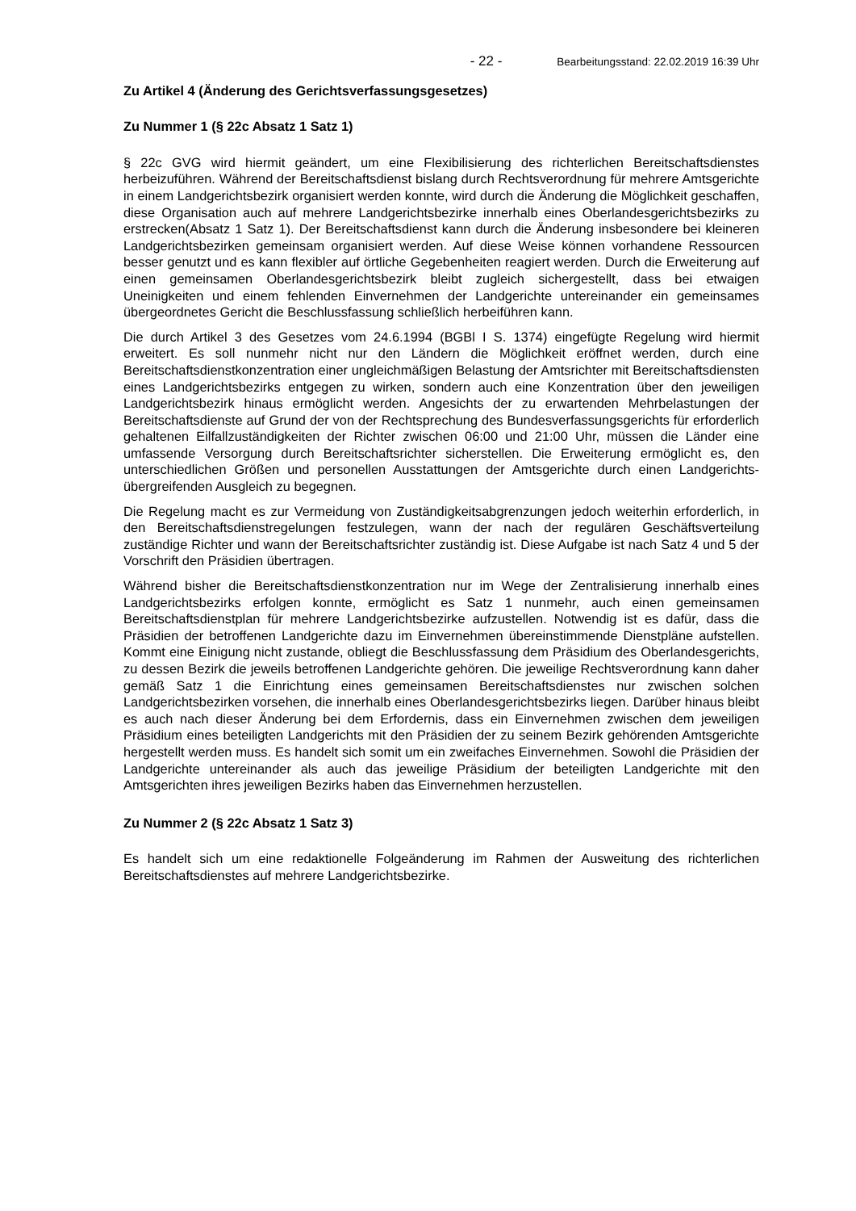- 22 - Bearbeitungsstand: 22.02.2019 16:39 Uhr
Zu Artikel 4 (Änderung des Gerichtsverfassungsgesetzes)
Zu Nummer 1 (§ 22c Absatz 1 Satz 1)
§ 22c GVG wird hiermit geändert, um eine Flexibilisierung des richterlichen Bereitschaftsdienstes herbeizuführen. Während der Bereitschaftsdienst bislang durch Rechtsverordnung für mehrere Amtsgerichte in einem Landgerichtsbezirk organisiert werden konnte, wird durch die Änderung die Möglichkeit geschaffen, diese Organisation auch auf mehrere Landgerichtsbezirke innerhalb eines Oberlandesgerichtsbezirks zu erstrecken(Absatz 1 Satz 1). Der Bereitschaftsdienst kann durch die Änderung insbesondere bei kleineren Landgerichtsbezirken gemeinsam organisiert werden. Auf diese Weise können vorhandene Ressourcen besser genutzt und es kann flexibler auf örtliche Gegebenheiten reagiert werden. Durch die Erweiterung auf einen gemeinsamen Oberlandesgerichtsbezirk bleibt zugleich sichergestellt, dass bei etwaigen Uneinigkeiten und einem fehlenden Einvernehmen der Landgerichte untereinander ein gemeinsames übergeordnetes Gericht die Beschlussfassung schließlich herbeiführen kann.
Die durch Artikel 3 des Gesetzes vom 24.6.1994 (BGBl I S. 1374) eingefügte Regelung wird hiermit erweitert. Es soll nunmehr nicht nur den Ländern die Möglichkeit eröffnet werden, durch eine Bereitschaftsdienstkonzentration einer ungleichmäßigen Belastung der Amtsrichter mit Bereitschaftsdiensten eines Landgerichtsbezirks entgegen zu wirken, sondern auch eine Konzentration über den jeweiligen Landgerichtsbezirk hinaus ermöglicht werden. Angesichts der zu erwartenden Mehrbelastungen der Bereitschaftsdienste auf Grund der von der Rechtsprechung des Bundesverfassungsgerichts für erforderlich gehaltenen Eilfallzuständigkeiten der Richter zwischen 06:00 und 21:00 Uhr, müssen die Länder eine umfassende Versorgung durch Bereitschaftsrichter sicherstellen. Die Erweiterung ermöglicht es, den unterschiedlichen Größen und personellen Ausstattungen der Amtsgerichte durch einen Landgerichts-übergreifenden Ausgleich zu begegnen.
Die Regelung macht es zur Vermeidung von Zuständigkeitsabgrenzungen jedoch weiterhin erforderlich, in den Bereitschaftsdienstregelungen festzulegen, wann der nach der regulären Geschäftsverteilung zuständige Richter und wann der Bereitschaftsrichter zuständig ist. Diese Aufgabe ist nach Satz 4 und 5 der Vorschrift den Präsidien übertragen.
Während bisher die Bereitschaftsdienstkonzentration nur im Wege der Zentralisierung innerhalb eines Landgerichtsbezirks erfolgen konnte, ermöglicht es Satz 1 nunmehr, auch einen gemeinsamen Bereitschaftsdienstplan für mehrere Landgerichtsbezirke aufzustellen. Notwendig ist es dafür, dass die Präsidien der betroffenen Landgerichte dazu im Einvernehmen übereinstimmende Dienstpläne aufstellen. Kommt eine Einigung nicht zustande, obliegt die Beschlussfassung dem Präsidium des Oberlandesgerichts, zu dessen Bezirk die jeweils betroffenen Landgerichte gehören. Die jeweilige Rechtsverordnung kann daher gemäß Satz 1 die Einrichtung eines gemeinsamen Bereitschaftsdienstes nur zwischen solchen Landgerichtsbezirken vorsehen, die innerhalb eines Oberlandesgerichtsbezirks liegen. Darüber hinaus bleibt es auch nach dieser Änderung bei dem Erfordernis, dass ein Einvernehmen zwischen dem jeweiligen Präsidium eines beteiligten Landgerichts mit den Präsidien der zu seinem Bezirk gehörenden Amtsgerichte hergestellt werden muss. Es handelt sich somit um ein zweifaches Einvernehmen. Sowohl die Präsidien der Landgerichte untereinander als auch das jeweilige Präsidium der beteiligten Landgerichte mit den Amtsgerichten ihres jeweiligen Bezirks haben das Einvernehmen herzustellen.
Zu Nummer 2 (§ 22c Absatz 1 Satz 3)
Es handelt sich um eine redaktionelle Folgeänderung im Rahmen der Ausweitung des richterlichen Bereitschaftsdienstes auf mehrere Landgerichtsbezirke.